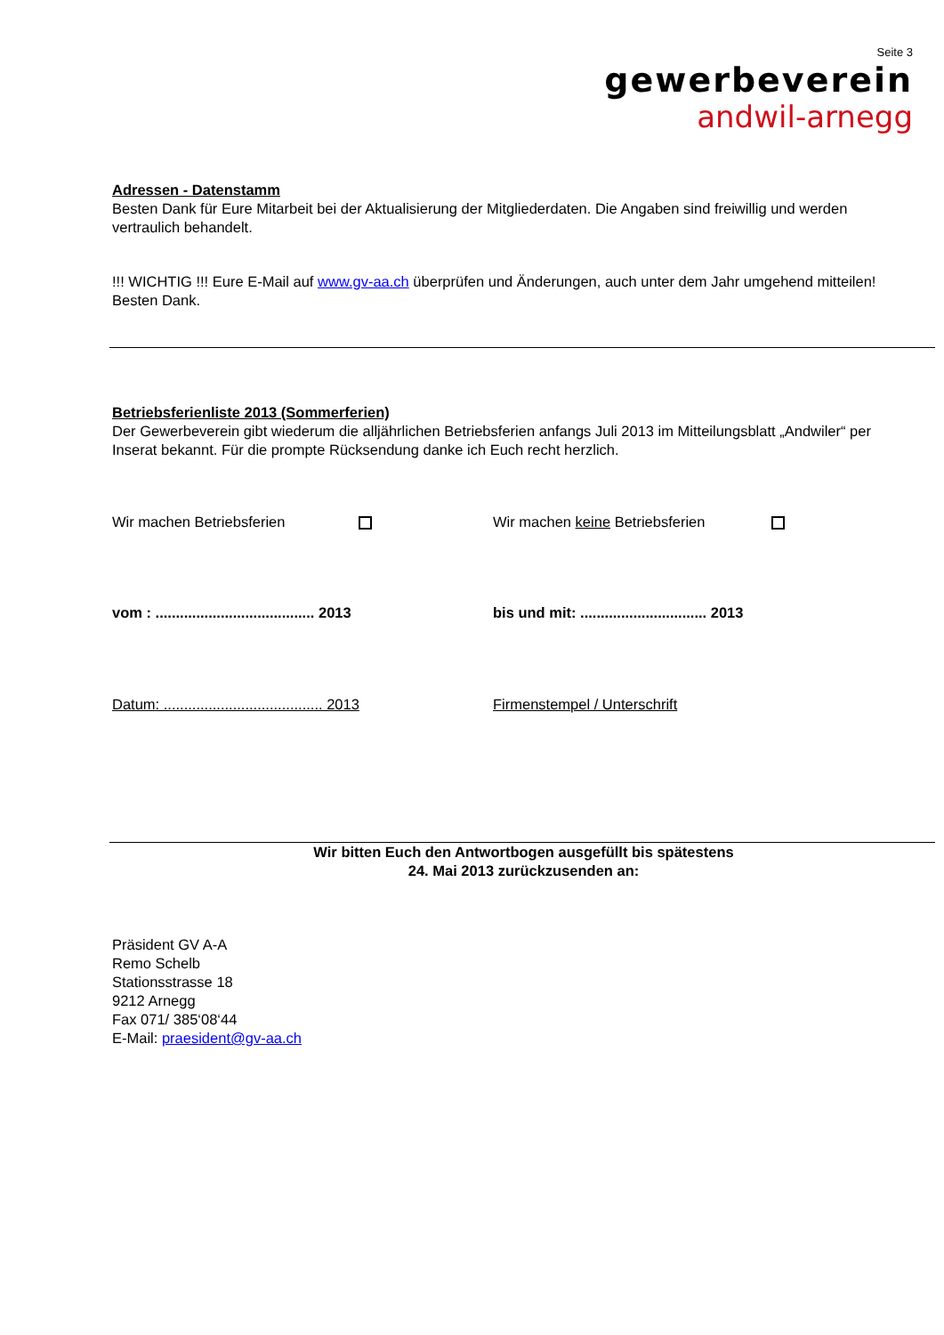Seite 3
gewerbeverein
andwil-arnegg
Adressen - Datenstamm
Besten Dank für Eure Mitarbeit bei der Aktualisierung der Mitgliederdaten. Die Angaben sind freiwillig und werden vertraulich behandelt.
!!! WICHTIG !!! Eure E-Mail auf www.gv-aa.ch überprüfen und Änderungen, auch unter dem Jahr umgehend mitteilen! Besten Dank.
Betriebsferienliste 2013 (Sommerferien)
Der Gewerbeverein gibt wiederum die alljährlichen Betriebsferien anfangs Juli 2013 im Mitteilungsblatt „Andwiler“ per Inserat bekannt. Für die prompte Rücksendung danke ich Euch recht herzlich.
Wir machen Betriebsferien Wir machen keine Betriebsferien
vom : ....................................... 2013
bis und mit: ............................... 2013
Datum: ....................................... 2013
Firmenstempel / Unterschrift
Wir bitten Euch den Antwortbogen ausgefüllt bis spätestens
24. Mai 2013 zurückzusenden an:
Präsident GV A-A
Remo Schelb
Stationsstrasse 18
9212 Arnegg
Fax 071/ 385‘08‘44
E-Mail: praesident@gv-aa.ch